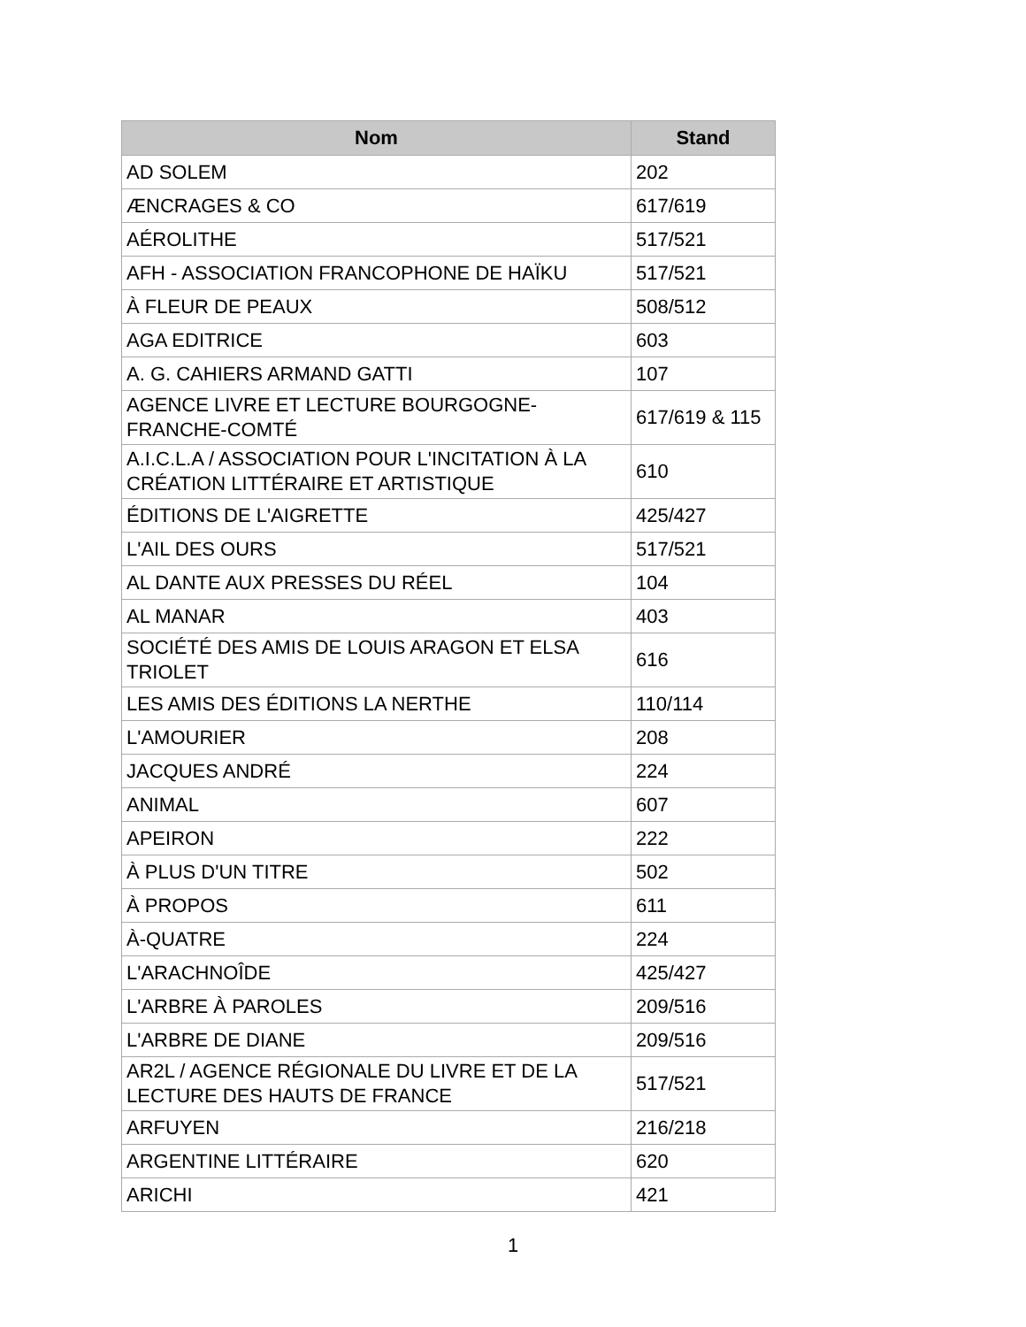| Nom | Stand |
| --- | --- |
| AD SOLEM | 202 |
| ÆNCRAGES & CO | 617/619 |
| AÉROLITHE | 517/521 |
| AFH - ASSOCIATION FRANCOPHONE DE HAÏKU | 517/521 |
| À FLEUR DE PEAUX | 508/512 |
| AGA EDITRICE | 603 |
| A. G. CAHIERS ARMAND GATTI | 107 |
| AGENCE LIVRE ET LECTURE BOURGOGNE-FRANCHE-COMTÉ | 617/619 & 115 |
| A.I.C.L.A / ASSOCIATION POUR L'INCITATION À LA CRÉATION LITTÉRAIRE ET ARTISTIQUE | 610 |
| ÉDITIONS DE L'AIGRETTE | 425/427 |
| L'AIL DES OURS | 517/521 |
| AL DANTE AUX PRESSES DU RÉEL | 104 |
| AL MANAR | 403 |
| SOCIÉTÉ DES AMIS DE LOUIS ARAGON ET ELSA TRIOLET | 616 |
| LES AMIS DES ÉDITIONS LA NERTHE | 110/114 |
| L'AMOURIER | 208 |
| JACQUES ANDRÉ | 224 |
| ANIMAL | 607 |
| APEIRON | 222 |
| À PLUS D'UN TITRE | 502 |
| À PROPOS | 611 |
| À-QUATRE | 224 |
| L'ARACHNOÎDE | 425/427 |
| L'ARBRE À PAROLES | 209/516 |
| L'ARBRE DE DIANE | 209/516 |
| AR2L / AGENCE RÉGIONALE DU LIVRE ET DE LA LECTURE DES HAUTS DE FRANCE | 517/521 |
| ARFUYEN | 216/218 |
| ARGENTINE LITTÉRAIRE | 620 |
| ARICHI | 421 |
1